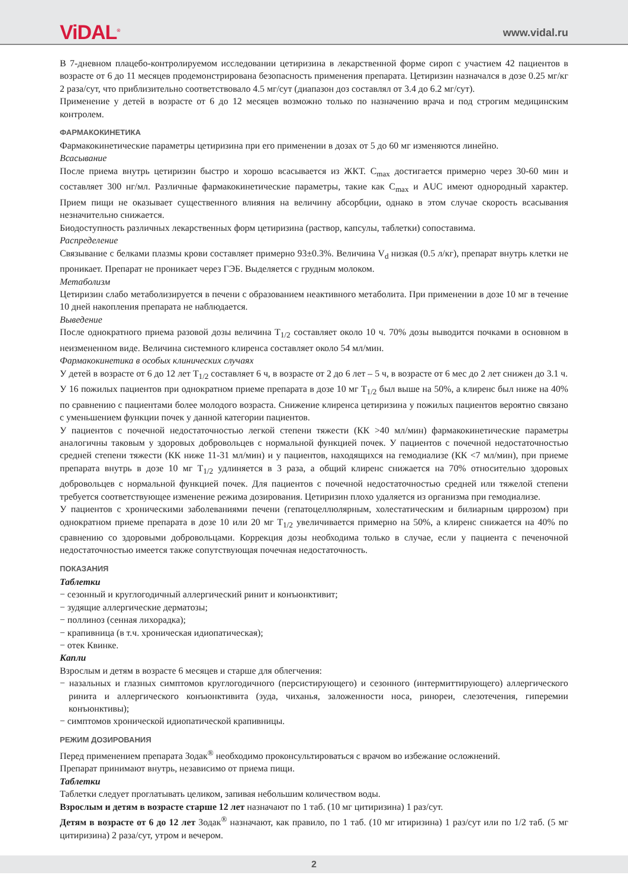ViDAL<sup>®</sup>
www.vidal.ru
В 7-дневном плацебо-контролируемом исследовании цетиризина в лекарственной форме сироп с участием 42 пациентов в возрасте от 6 до 11 месяцев продемонстрирована безопасность применения препарата. Цетиризин назначался в дозе 0.25 мг/кг 2 раза/сут, что приблизительно соответствовало 4.5 мг/сут (диапазон доз составлял от 3.4 до 6.2 мг/сут).
Применение у детей в возрасте от 6 до 12 месяцев возможно только по назначению врача и под строгим медицинским контролем.
ФАРМАКОКИНЕТИКА
Фармакокинетические параметры цетиризина при его применении в дозах от 5 до 60 мг изменяются линейно.
Всасывание
После приема внутрь цетиризин быстро и хорошо всасывается из ЖКТ. C<sub>max</sub> достигается примерно через 30-60 мин и составляет 300 нг/мл. Различные фармакокинетические параметры, такие как C<sub>max</sub> и AUC имеют однородный характер. Прием пищи не оказывает существенного влияния на величину абсорбции, однако в этом случае скорость всасывания незначительно снижается.
Биодоступность различных лекарственных форм цетиризина (раствор, капсулы, таблетки) сопоставима.
Распределение
Связывание с белками плазмы крови составляет примерно 93±0.3%. Величина V<sub>d</sub> низкая (0.5 л/кг), препарат внутрь клетки не проникает. Препарат не проникает через ГЭБ. Выделяется с грудным молоком.
Метаболизм
Цетиризин слабо метаболизируется в печени с образованием неактивного метаболита. При применении в дозе 10 мг в течение 10 дней накопления препарата не наблюдается.
Выведение
После однократного приема разовой дозы величина T<sub>1/2</sub> составляет около 10 ч. 70% дозы выводится почками в основном в неизмененном виде. Величина системного клиренса составляет около 54 мл/мин.
Фармакокинетика в особых клинических случаях
У детей в возрасте от 6 до 12 лет T<sub>1/2</sub> составляет 6 ч, в возрасте от 2 до 6 лет – 5 ч, в возрасте от 6 мес до 2 лет снижен до 3.1 ч.
У 16 пожилых пациентов при однократном приеме препарата в дозе 10 мг T<sub>1/2</sub> был выше на 50%, а клиренс был ниже на 40% по сравнению с пациентами более молодого возраста. Снижение клиренса цетиризина у пожилых пациентов вероятно связано с уменьшением функции почек у данной категории пациентов.
У пациентов с почечной недостаточностью легкой степени тяжести (КК >40 мл/мин) фармакокинетические параметры аналогичны таковым у здоровых добровольцев с нормальной функцией почек. У пациентов с почечной недостаточностью средней степени тяжести (КК ниже 11-31 мл/мин) и у пациентов, находящихся на гемодиализе (КК <7 мл/мин), при приеме препарата внутрь в дозе 10 мг T<sub>1/2</sub> удлиняется в 3 раза, а общий клиренс снижается на 70% относительно здоровых добровольцев с нормальной функцией почек. Для пациентов с почечной недостаточностью средней или тяжелой степени требуется соответствующее изменение режима дозирования. Цетиризин плохо удаляется из организма при гемодиализе.
У пациентов с хроническими заболеваниями печени (гепатоцеллюлярным, холестатическим и билиарным циррозом) при однократном приеме препарата в дозе 10 или 20 мг T<sub>1/2</sub> увеличивается примерно на 50%, а клиренс снижается на 40% по сравнению со здоровыми добровольцами. Коррекция дозы необходима только в случае, если у пациента с печеночной недостаточностью имеется также сопутствующая почечная недостаточность.
ПОКАЗАНИЯ
Таблетки
− сезонный и круглогодичный аллергический ринит и конъюнктивит;
− зудящие аллергические дерматозы;
− поллиноз (сенная лихорадка);
− крапивница (в т.ч. хроническая идиопатическая);
− отек Квинке.
Капли
Взрослым и детям в возрасте 6 месяцев и старше для облегчения:
− назальных и глазных симптомов круглогодичного (персистирующего) и сезонного (интермиттирующего) аллергического ринита и аллергического конъюнктивита (зуда, чиханья, заложенности носа, ринореи, слезотечения, гиперемии конъюнктивы);
− симптомов хронической идиопатической крапивницы.
РЕЖИМ ДОЗИРОВАНИЯ
Перед применением препарата Зодак<sup>®</sup> необходимо проконсультироваться с врачом во избежание осложнений.
Препарат принимают внутрь, независимо от приема пищи.
Таблетки
Таблетки следует проглатывать целиком, запивая небольшим количеством воды.
Взрослым и детям в возрасте старше 12 лет назначают по 1 таб. (10 мг цитиризина) 1 раз/сут.
Детям в возрасте от 6 до 12 лет Зодак<sup>®</sup> назначают, как правило, по 1 таб. (10 мг итиризина) 1 раз/сут или по 1/2 таб. (5 мг цитиризина) 2 раза/сут, утром и вечером.
2